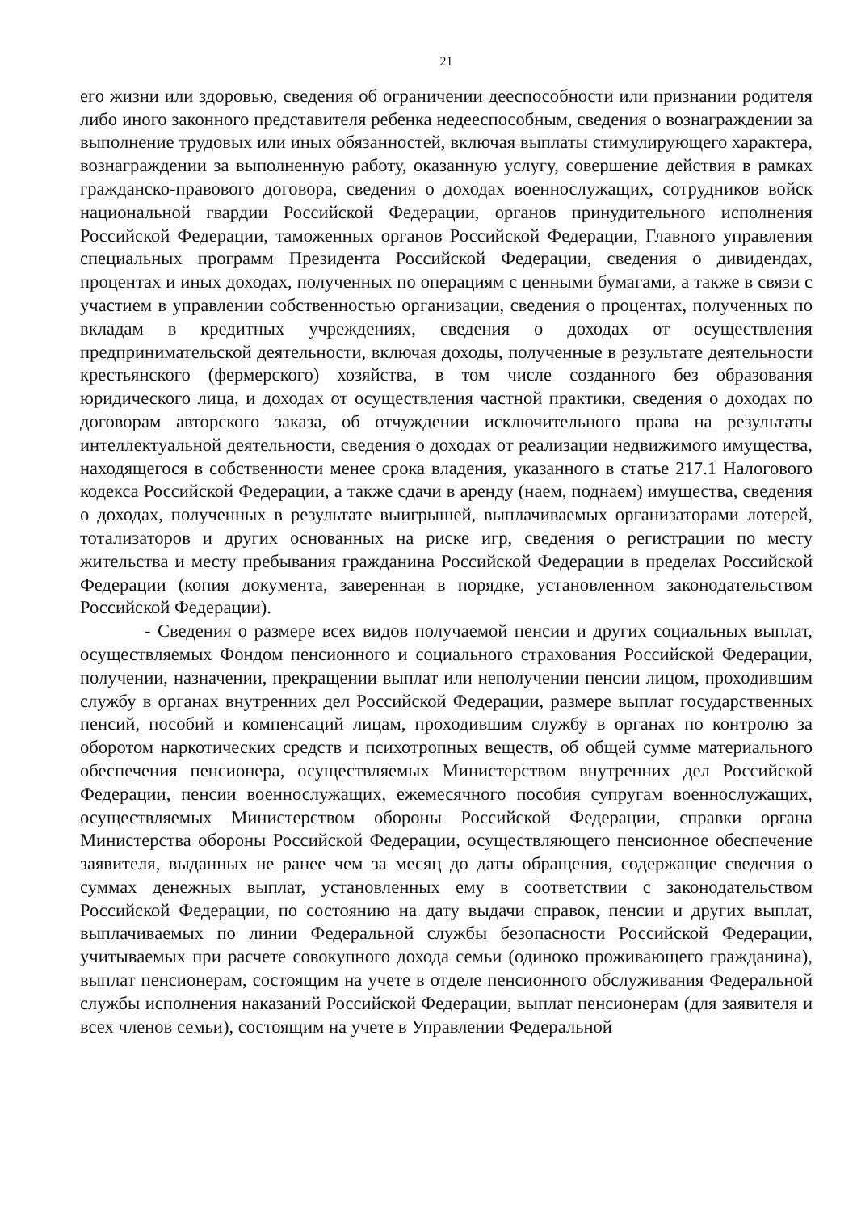21
его жизни или здоровью, сведения об ограничении дееспособности или признании родителя либо иного законного представителя ребенка недееспособным, сведения о вознаграждении за выполнение трудовых или иных обязанностей, включая выплаты стимулирующего характера, вознаграждении за выполненную работу, оказанную услугу, совершение действия в рамках гражданско-правового договора, сведения о доходах военнослужащих, сотрудников войск национальной гвардии Российской Федерации, органов принудительного исполнения Российской Федерации, таможенных органов Российской Федерации, Главного управления специальных программ Президента Российской Федерации, сведения о дивидендах, процентах и иных доходах, полученных по операциям с ценными бумагами, а также в связи с участием в управлении собственностью организации, сведения о процентах, полученных по вкладам в кредитных учреждениях, сведения о доходах от осуществления предпринимательской деятельности, включая доходы, полученные в результате деятельности крестьянского (фермерского) хозяйства, в том числе созданного без образования юридического лица, и доходах от осуществления частной практики, сведения о доходах по договорам авторского заказа, об отчуждении исключительного права на результаты интеллектуальной деятельности, сведения о доходах от реализации недвижимого имущества, находящегося в собственности менее срока владения, указанного в статье 217.1 Налогового кодекса Российской Федерации, а также сдачи в аренду (наем, поднаем) имущества, сведения о доходах, полученных в результате выигрышей, выплачиваемых организаторами лотерей, тотализаторов и других основанных на риске игр, сведения о регистрации по месту жительства и месту пребывания гражданина Российской Федерации в пределах Российской Федерации (копия документа, заверенная в порядке, установленном законодательством Российской Федерации).
- Сведения о размере всех видов получаемой пенсии и других социальных выплат, осуществляемых Фондом пенсионного и социального страхования Российской Федерации, получении, назначении, прекращении выплат или неполучении пенсии лицом, проходившим службу в органах внутренних дел Российской Федерации, размере выплат государственных пенсий, пособий и компенсаций лицам, проходившим службу в органах по контролю за оборотом наркотических средств и психотропных веществ, об общей сумме материального обеспечения пенсионера, осуществляемых Министерством внутренних дел Российской Федерации, пенсии военнослужащих, ежемесячного пособия супругам военнослужащих, осуществляемых Министерством обороны Российской Федерации, справки органа Министерства обороны Российской Федерации, осуществляющего пенсионное обеспечение заявителя, выданных не ранее чем за месяц до даты обращения, содержащие сведения о суммах денежных выплат, установленных ему в соответствии с законодательством Российской Федерации, по состоянию на дату выдачи справок, пенсии и других выплат, выплачиваемых по линии Федеральной службы безопасности Российской Федерации, учитываемых при расчете совокупного дохода семьи (одиноко проживающего гражданина), выплат пенсионерам, состоящим на учете в отделе пенсионного обслуживания Федеральной службы исполнения наказаний Российской Федерации, выплат пенсионерам (для заявителя и всех членов семьи), состоящим на учете в Управлении Федеральной